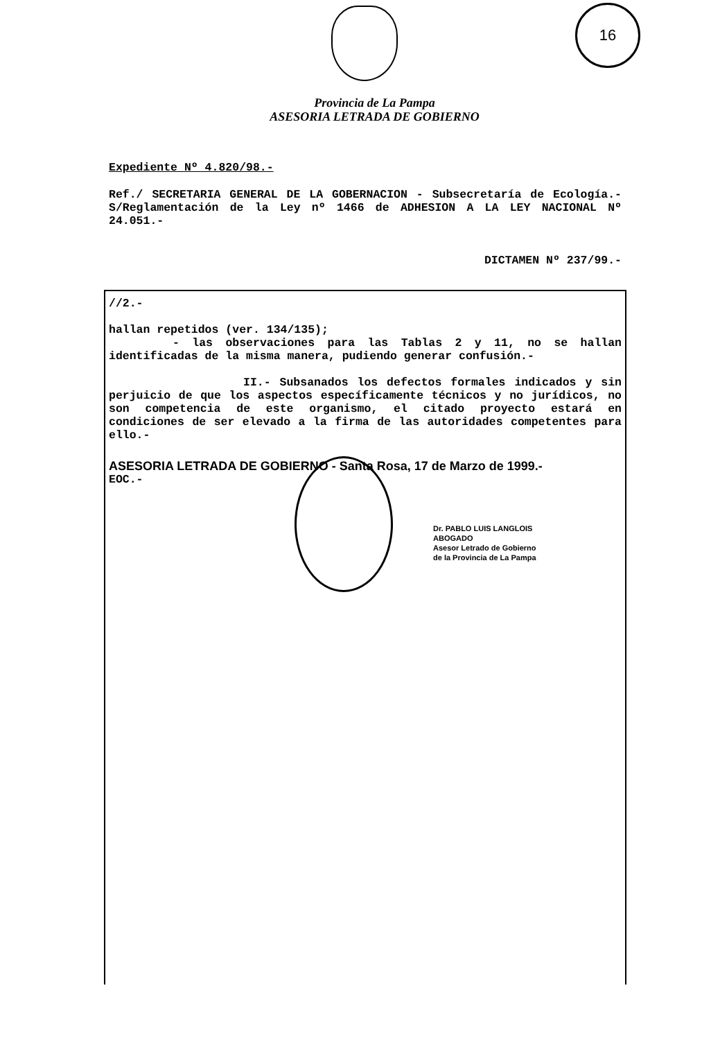16
Provincia de La Pampa
ASESORIA LETRADA DE GOBIERNO
Expediente Nº 4.820/98.-
Ref./ SECRETARIA GENERAL DE LA GOBERNACION - Subsecretaría de Ecología.- S/Reglamentación de la Ley nº 1466 de ADHESION A LA LEY NACIONAL Nº 24.051.-
DICTAMEN Nº 237/99.-
//2.-
hallan repetidos (ver. 134/135);
- las observaciones para las Tablas 2 y 11, no se hallan identificadas de la misma manera, pudiendo generar confusión.-
II.- Subsanados los defectos formales indicados y sin perjuicio de que los aspectos específicamente técnicos y no jurídicos, no son competencia de este organismo, el citado proyecto estará en condiciones de ser elevado a la firma de las autoridades competentes para ello.-
ASESORIA LETRADA DE GOBIERNO - Santa Rosa, 17 de Marzo de 1999.-
EOC.-
Dr. PABLO LUIS LANGLOIS
ABOGADO
Asesor Letrado de Gobierno
de la Provincia de La Pampa